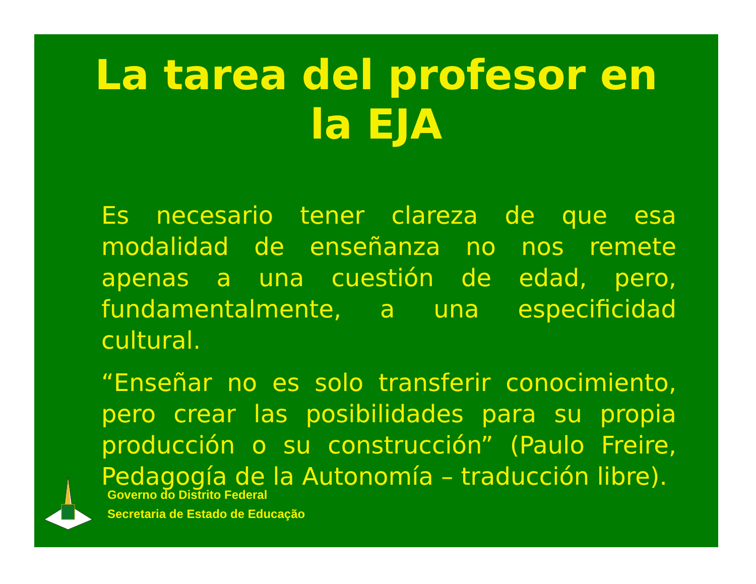La tarea del profesor en la EJA
Es necesario tener clareza de que esa modalidad de enseñanza no nos remete apenas a una cuestión de edad, pero, fundamentalmente, a una especificidad cultural.
“Enseñar no es solo transferir conocimiento, pero crear las posibilidades para su propia producción o su construcción” (Paulo Freire, Pedagogía de la Autonomía – traducción libre).
Governo do Distrito Federal
Secretaria de Estado de Educação